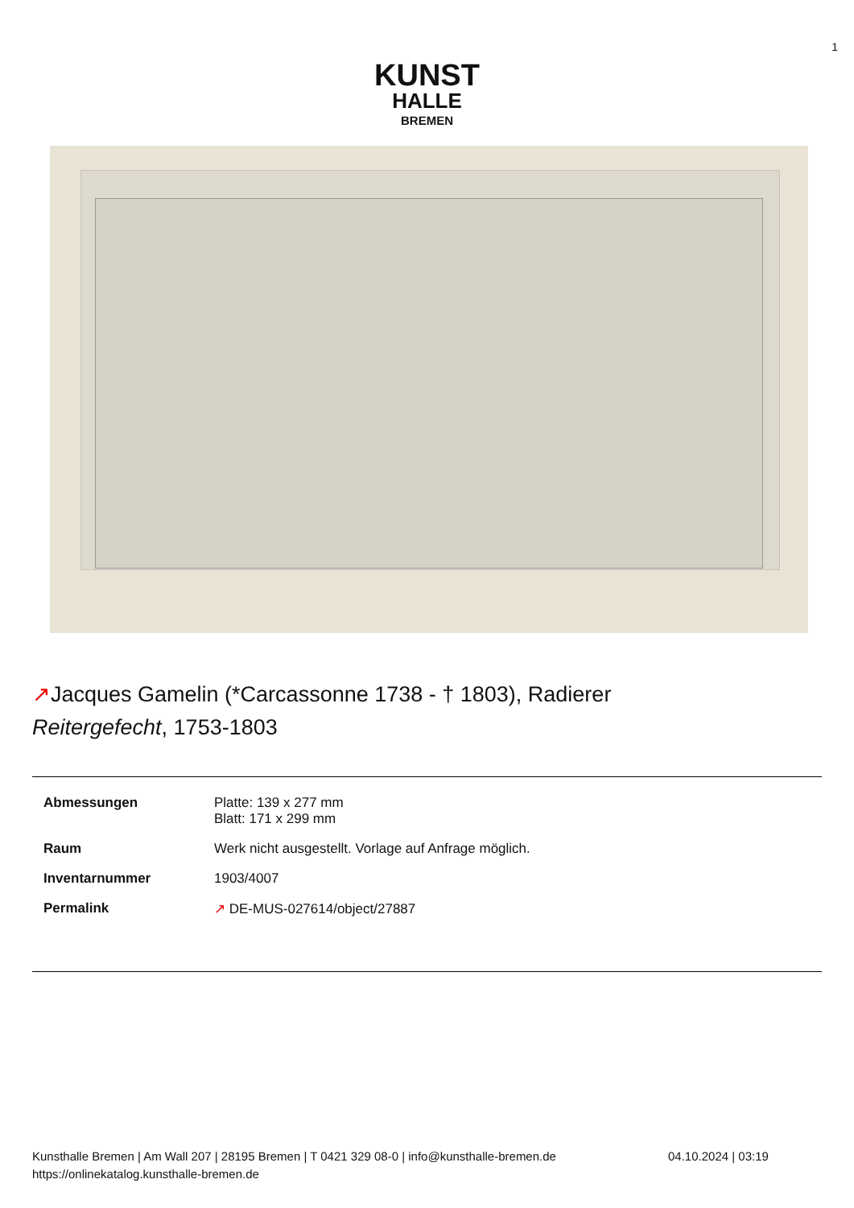1
KUNST
HALLE
BREMEN
↗Jacques Gamelin (*Carcassonne 1738 - † 1803), Radierer
Reitergefecht, 1753-1803
| Abmessungen | Platte: 139 x 277 mm Blatt: 171 x 299 mm |
| Raum | Werk nicht ausgestellt. Vorlage auf Anfrage möglich. |
| Inventarnummer | 1903/4007 |
| Permalink | ↗ DE-MUS-027614/object/27887 |
Kunsthalle Bremen | Am Wall 207 | 28195 Bremen | T 0421 329 08-0 | info@kunsthalle-bremen.de
https://onlinekatalog.kunsthalle-bremen.de
04.10.2024 | 03:19